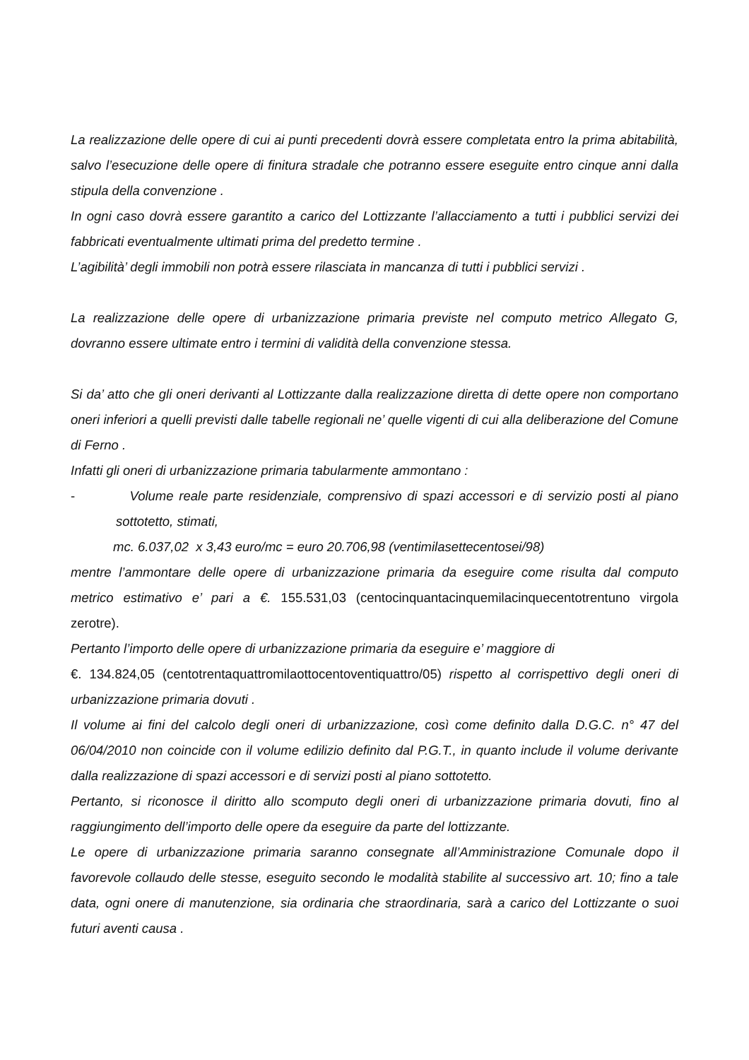La realizzazione delle opere di cui ai punti precedenti dovrà essere completata entro la prima abitabilità, salvo l’esecuzione delle opere di finitura stradale che potranno essere eseguite entro cinque anni dalla stipula della convenzione .
In ogni caso dovrà essere garantito a carico del Lottizzante l’allacciamento a tutti i pubblici servizi dei fabbricati eventualmente ultimati prima del predetto termine .
L’agibilità’ degli immobili non potrà essere rilasciata in mancanza di tutti i pubblici servizi .
La realizzazione delle opere di urbanizzazione primaria previste nel computo metrico Allegato G, dovranno essere ultimate entro i termini di validità della convenzione stessa.
Si da’ atto che gli oneri derivanti al Lottizzante dalla realizzazione diretta di dette opere non comportano oneri inferiori a quelli previsti dalle tabelle regionali ne’ quelle vigenti di cui alla deliberazione del Comune di Ferno .
Infatti gli oneri di urbanizzazione primaria tabularmente ammontano :
- Volume reale parte residenziale, comprensivo di spazi accessori e di servizio posti al piano sottotetto, stimati,
mc. 6.037,02 x 3,43 euro/mc = euro 20.706,98 (ventimilasettecentosei/98)
mentre l’ammontare delle opere di urbanizzazione primaria da eseguire come risulta dal computo metrico estimativo e’ pari a €. 155.531,03 (centocinquantacinquemilacinquecentotrentuno virgola zerotre).
Pertanto l’importo delle opere di urbanizzazione primaria da eseguire e’ maggiore di
€. 134.824,05 (centotrentaquattromilaottocentoventiquattro/05) rispetto al corrispettivo degli oneri di urbanizzazione primaria dovuti .
Il volume ai fini del calcolo degli oneri di urbanizzazione, così come definito dalla D.G.C. n° 47 del 06/04/2010 non coincide con il volume edilizio definito dal P.G.T., in quanto include il volume derivante dalla realizzazione di spazi accessori e di servizi posti al piano sottotetto.
Pertanto, si riconosce il diritto allo scomputo degli oneri di urbanizzazione primaria dovuti, fino al raggiungimento dell’importo delle opere da eseguire da parte del lottizzante.
Le opere di urbanizzazione primaria saranno consegnate all’Amministrazione Comunale dopo il favorevole collaudo delle stesse, eseguito secondo le modalità stabilite al successivo art. 10; fino a tale data, ogni onere di manutenzione, sia ordinaria che straordinaria, sarà a carico del Lottizzante o suoi futuri aventi causa .